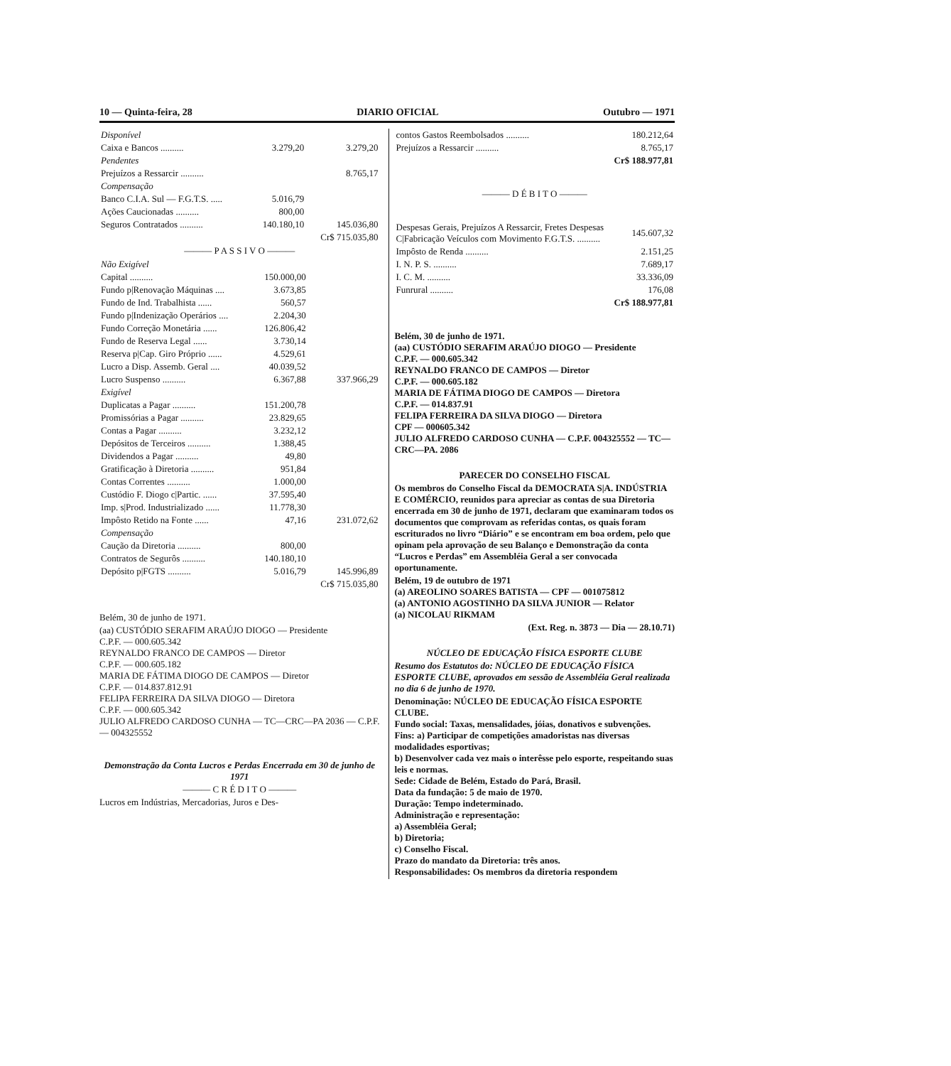10 — Quinta-feira, 28 DIARIO OFICIAL Outubro — 1971
| Disponível | | |
| Caixa e Bancos .......... | 3.279,20 | 3.279,20 |
| Pendentes | | |
| Prejuízos a Ressarcir .......... | | 8.765,17 |
| Compensação | | |
| Banco C.I.A. Sul — F.G.T.S. ..... | 5.016,79 | |
| Ações Caucionadas .......... | 800,00 | |
| Seguros Contratados .......... | 140.180,10 | 145.036,80 |
| | | Cr$ 715.035,80 |
——— P A S S I V O ———
| Não Exigível | | |
| Capital .......... | 150.000,00 | |
| Fundo p/Renovação Máquinas .... | 3.673,85 | |
| Fundo de Ind. Trabalhista ...... | 560,57 | |
| Fundo p/Indenização Operários .... | 2.204,30 | |
| Fundo Correção Monetária ...... | 126.806,42 | |
| Fundo de Reserva Legal ...... | 3.730,14 | |
| Reserva p/Cap. Giro Próprio ...... | 4.529,61 | |
| Lucro a Disp. Assemb. Geral .... | 40.039,52 | |
| Lucro Suspenso .......... | 6.367,88 | 337.966,29 |
| Exigível | | |
| Duplicatas a Pagar .......... | 151.200,78 | |
| Promissórias a Pagar .......... | 23.829,65 | |
| Contas a Pagar .......... | 3.232,12 | |
| Depósitos de Terceiros .......... | 1.388,45 | |
| Dividendos a Pagar .......... | 49,80 | |
| Gratificação à Diretoria .......... | 951,84 | |
| Contas Correntes .......... | 1.000,00 | |
| Custódio F. Diogo c/Partic. ...... | 37.595,40 | |
| Imp. s/Prod. Industrializado ...... | 11.778,30 | |
| Impôsto Retido na Fonte ...... | 47,16 | 231.072,62 |
| Compensação | | |
| Caução da Diretoria .......... | 800,00 | |
| Contratos de Segurôs .......... | 140.180,10 | |
| Depósito p/FGTS .......... | 5.016,79 | 145.996,89 |
| | | Cr$ 715.035,80 |
Belém, 30 de junho de 1971.
(aa) CUSTÓDIO SERAFIM ARAÚJO DIOGO — Presidente
C.P.F. — 000.605.342
REYNALDO FRANCO DE CAMPOS — Diretor
C.P.F. — 000.605.182
MARIA DE FÁTIMA DIOGO DE CAMPOS — Diretor
C.P.F. — 014.837.812.91
FELIPA FERREIRA DA SILVA DIOGO — Diretora
C.P.F. — 000.605.342
JULIO ALFREDO CARDOSO CUNHA — TC—CRC—PA 2036 — C.P.F. — 004325552
Demonstração da Conta Lucros e Perdas Encerrada em 30 de junho de 1971
——— C R É D I T O ———
Lucros em Indústrias, Mercadorias, Juros e Des-
| contos Gastos Reembolsados .......... | 180.212,64 |
| Prejuízos a Ressarcir .......... | 8.765,17 |
| | Cr$ 188.977,81 |
——— D É B I T O ———
| Despesas Gerais, Prejuízos A Ressarcir, Fretes Despesas C/Fabricação Veículos com Movimento F.G.T.S. .......... | 145.607,32 |
| Impôsto de Renda .......... | 2.151,25 |
| I. N. P. S. .......... | 7.689,17 |
| I. C. M. .......... | 33.336,09 |
| Funrural .......... | 176,08 |
| | Cr$ 188.977,81 |
Belém, 30 de junho de 1971.
(aa) CUSTÓDIO SERAFIM ARAÚJO DIOGO — Presidente
C.P.F. — 000.605.342
REYNALDO FRANCO DE CAMPOS — Diretor
C.P.F. — 000.605.182
MARIA DE FÁTIMA DIOGO DE CAMPOS — Diretora
C.P.F. — 014.837.91
FELIPA FERREIRA DA SILVA DIOGO — Diretora
CPF — 000605.342
JULIO ALFREDO CARDOSO CUNHA — C.P.F. 004325552 — TC—CRC—PA. 2086
PARECER DO CONSELHO FISCAL
Os membros do Conselho Fiscal da DEMOCRATA S|A. INDÚSTRIA E COMÉRCIO, reunidos para apreciar as contas de sua Diretoria encerrada em 30 de junho de 1971, declaram que examinaram todos os documentos que comprovam as referidas contas, os quais foram escriturados no livro “Diário” e se encontram em boa ordem, pelo que opinam pela aprovação de seu Balanço e Demonstração da conta “Lucros e Perdas” em Assembléia Geral a ser convocada oportunamente.
Belém, 19 de outubro de 1971
(a) AREOLINO SOARES BATISTA — CPF — 001075812
(a) ANTONIO AGOSTINHO DA SILVA JUNIOR — Relator
(a) NICOLAU RIKMAM
(Ext. Reg. n. 3873 — Dia — 28.10.71)
NÚCLEO DE EDUCAÇÃO FÍSICA ESPORTE CLUBE
Resumo dos Estatutos do: NÚCLEO DE EDUCAÇÃO FÍSICA ESPORTE CLUBE, aprovados em sessão de Assembléia Geral realizada no dia 6 de junho de 1970.
Denominação: NÚCLEO DE EDUCAÇÃO FÍSICA ESPORTE CLUBE.
Fundo social: Taxas, mensalidades, jóias, donativos e subvenções.
Fins: a) Participar de competições amadoristas nas diversas modalidades esportivas;
b) Desenvolver cada vez mais o interêsse pelo esporte, respeitando suas leis e normas.
Sede: Cidade de Belém, Estado do Pará, Brasil.
Data da fundação: 5 de maio de 1970.
Duração: Tempo indeterminado.
Administração e representação:
a) Assembléia Geral;
b) Diretoria;
c) Conselho Fiscal.
Prazo do mandato da Diretoria: três anos.
Responsabilidades: Os membros da diretoria respondem